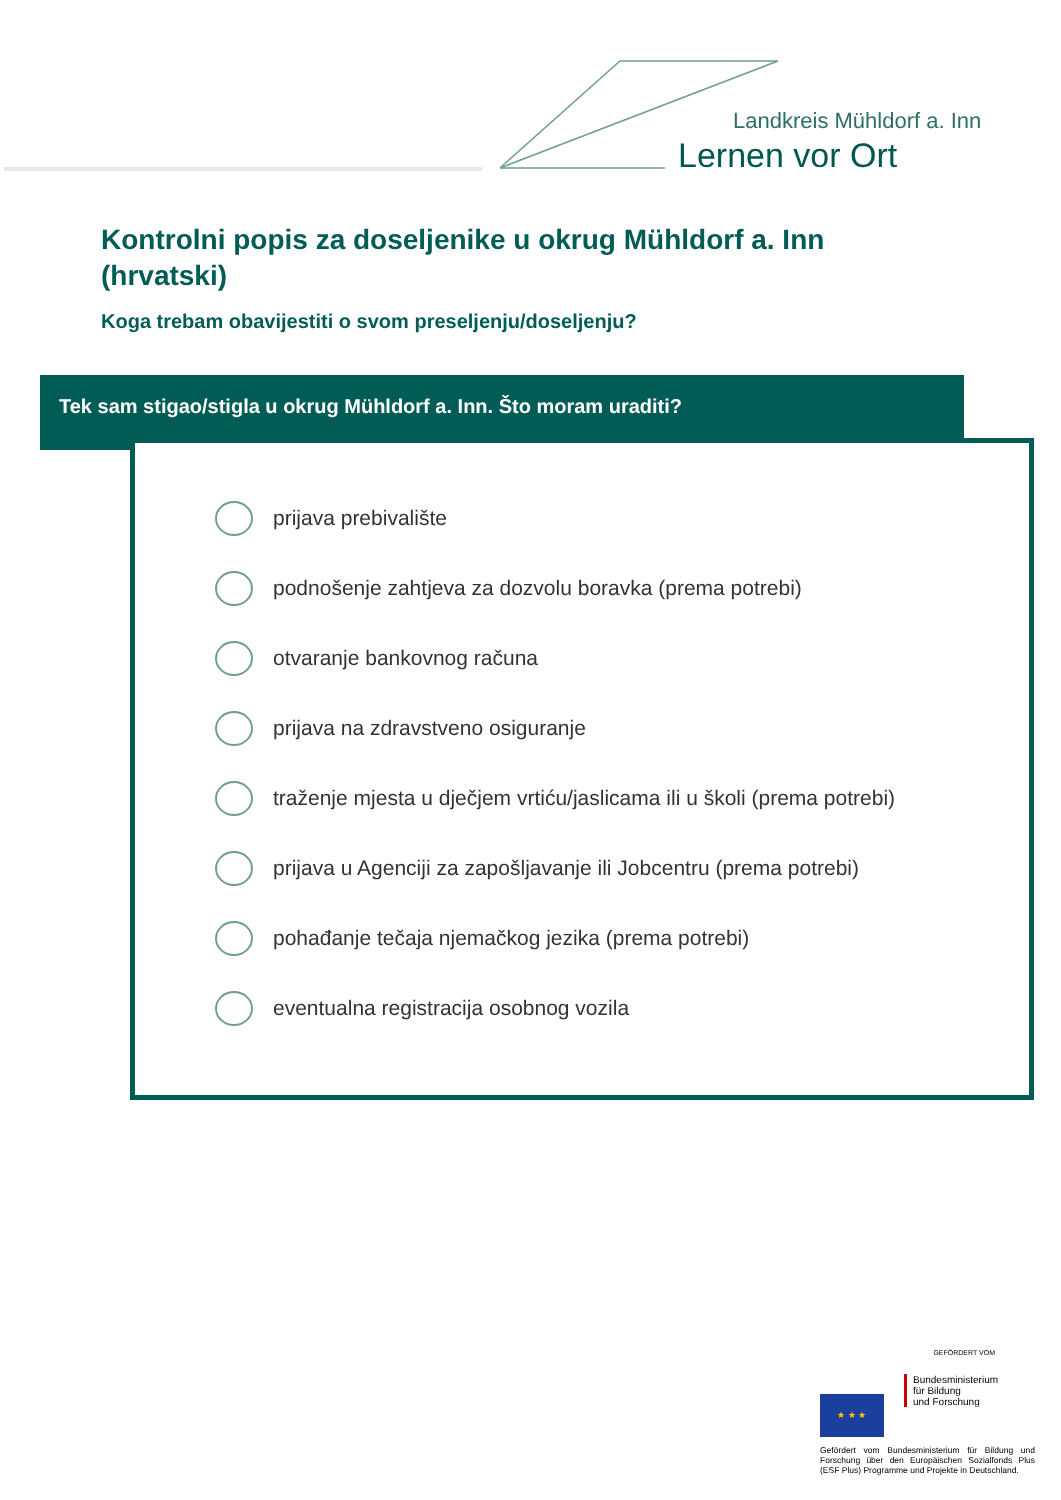Landkreis Mühldorf a. Inn
Lernen vor Ort
Kontrolni popis za doseljenike u okrug Mühldorf a. Inn (hrvatski)
Koga trebam obavijestiti o svom preseljenju/doseljenju?
Tek sam stigao/stigla u okrug Mühldorf a. Inn. Što moram uraditi?
prijava prebivalište
podnošenje zahtjeva za dozvolu boravka (prema potrebi)
otvaranje bankovnog računa
prijava na zdravstveno osiguranje
traženje mjesta u dječjem vrtiću/jaslicama ili u školi (prema potrebi)
prijava u Agenciji za zapošljavanje ili Jobcentru (prema potrebi)
pohađanje tečaja njemačkog jezika (prema potrebi)
eventualna registracija osobnog vozila
GEFÖRDERT VOM
★ ★ ★
Bundesministerium
für Bildung
und Forschung
Gefördert vom Bundesministerium für Bildung und Forschung über den Europäischen Sozialfonds Plus (ESF Plus) Programme und Projekte in Deutschland.